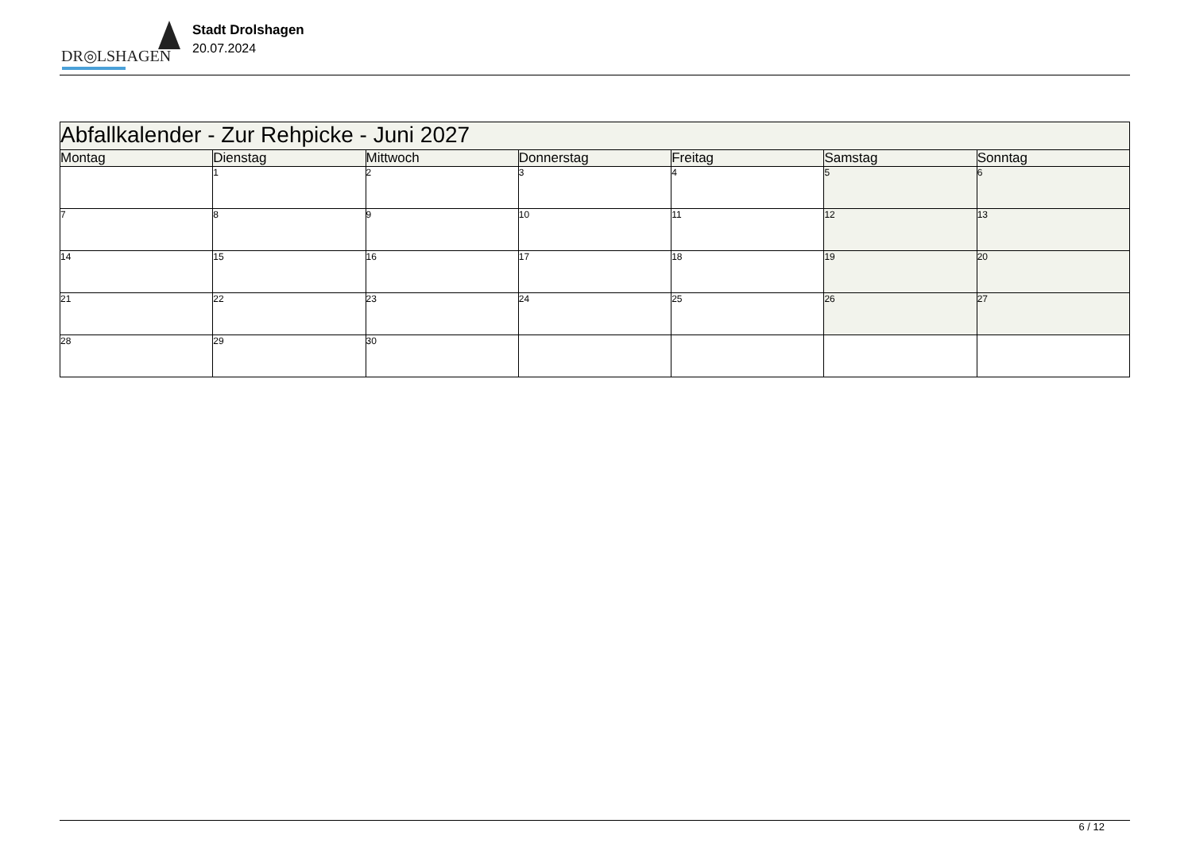DR◎LSHAGEN
Stadt Drolshagen
20.07.2024
| Abfallkalender - Zur Rehpicke - Juni 2027 | | | | | | |
| --- | --- | --- | --- | --- | --- | --- |
| Montag | Dienstag | Mittwoch | Donnerstag | Freitag | Samstag | Sonntag |
| | 1 | 2 | 3 | 4 | 5 | 6 |
| 7 | 8 | 9 | 10 | 11 | 12 | 13 |
| 14 | 15 | 16 | 17 | 18 | 19 | 20 |
| 21 | 22 | 23 | 24 | 25 | 26 | 27 |
| 28 | 29 | 30 | | | | |
6 / 12